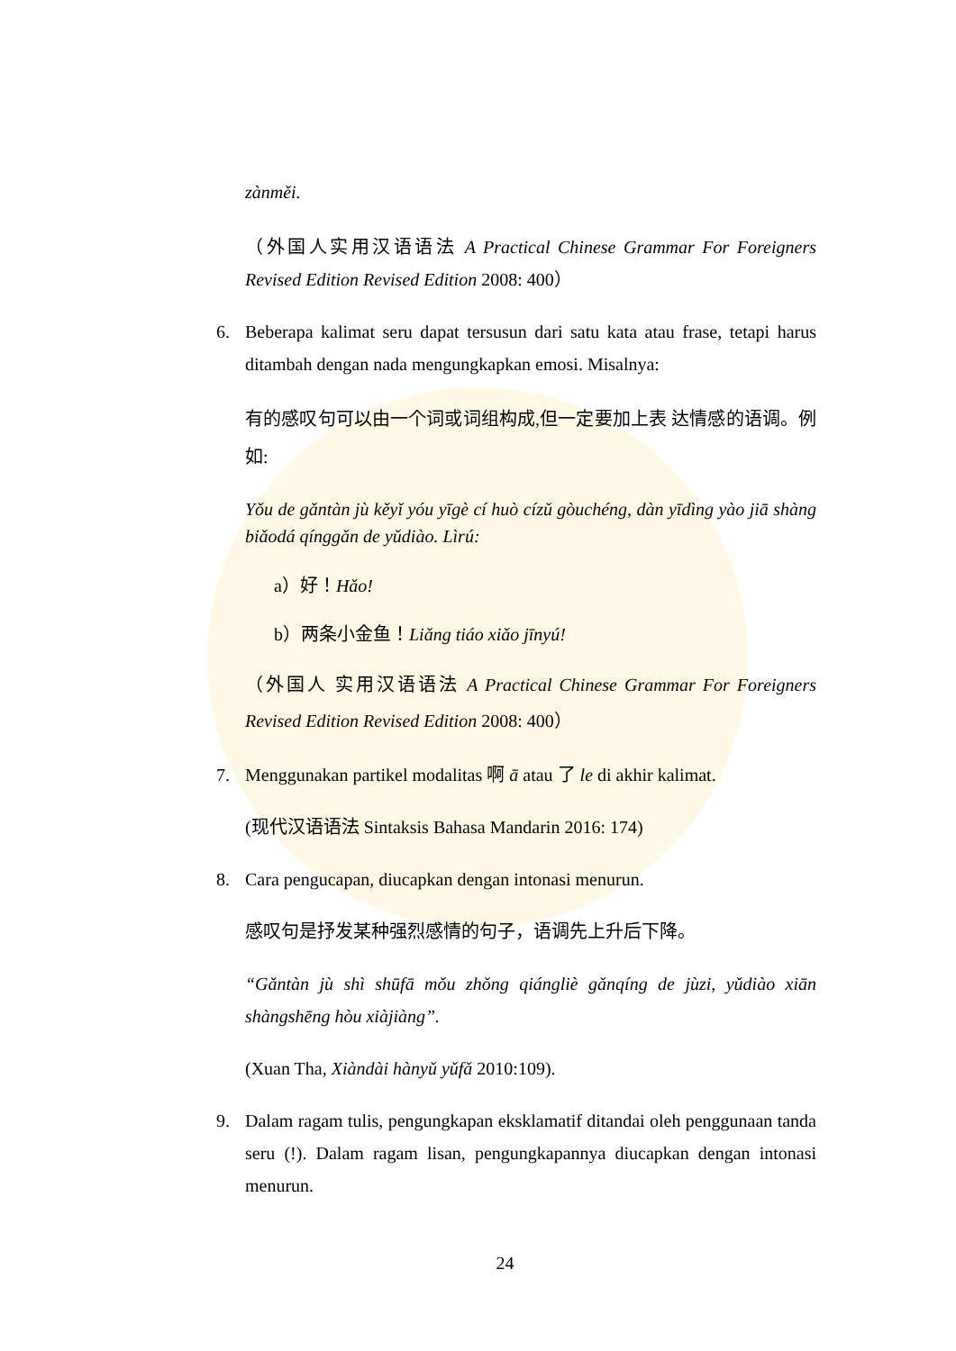zànměi.
（外国人实用汉语语法 A Practical Chinese Grammar For Foreigners Revised Edition Revised Edition 2008: 400）
6. Beberapa kalimat seru dapat tersusun dari satu kata atau frase, tetapi harus ditambah dengan nada mengungkapkan emosi. Misalnya:
有的感叹句可以由一个词或词组构成,但一定要加上表 达情感的语调。例如:
Yǒu de gǎntàn jù kěyǐ yóu yīgè cí huò cízǔ gòuchéng, dàn yīdìng yào jiā shàng biǎodá qínggǎn de yǔdiào. Lìrú:
a）好！Hǎo!
b）两条小金鱼！Liǎng tiáo xiǎo jīnyú!
（外国人 实用汉语语法 A Practical Chinese Grammar For Foreigners Revised Edition Revised Edition 2008: 400）
7. Menggunakan partikel modalitas 啊 ā atau 了 le di akhir kalimat.
(现代汉语语法 Sintaksis Bahasa Mandarin 2016: 174)
8. Cara pengucapan, diucapkan dengan intonasi menurun.
感叹句是抒发某种强烈感情的句子，语调先上升后下降。
“Gǎntàn jù shì shūfā mǒu zhǒng qiángliè gǎnqíng de jùzi, yǔdiào xiān shàngshēng hòu xiàjiàng”.
(Xuan Tha, Xiàndài hànyǔ yǔfǎ 2010:109).
9. Dalam ragam tulis, pengungkapan eksklamatif ditandai oleh penggunaan tanda seru (!). Dalam ragam lisan, pengungkapannya diucapkan dengan intonasi menurun.
24